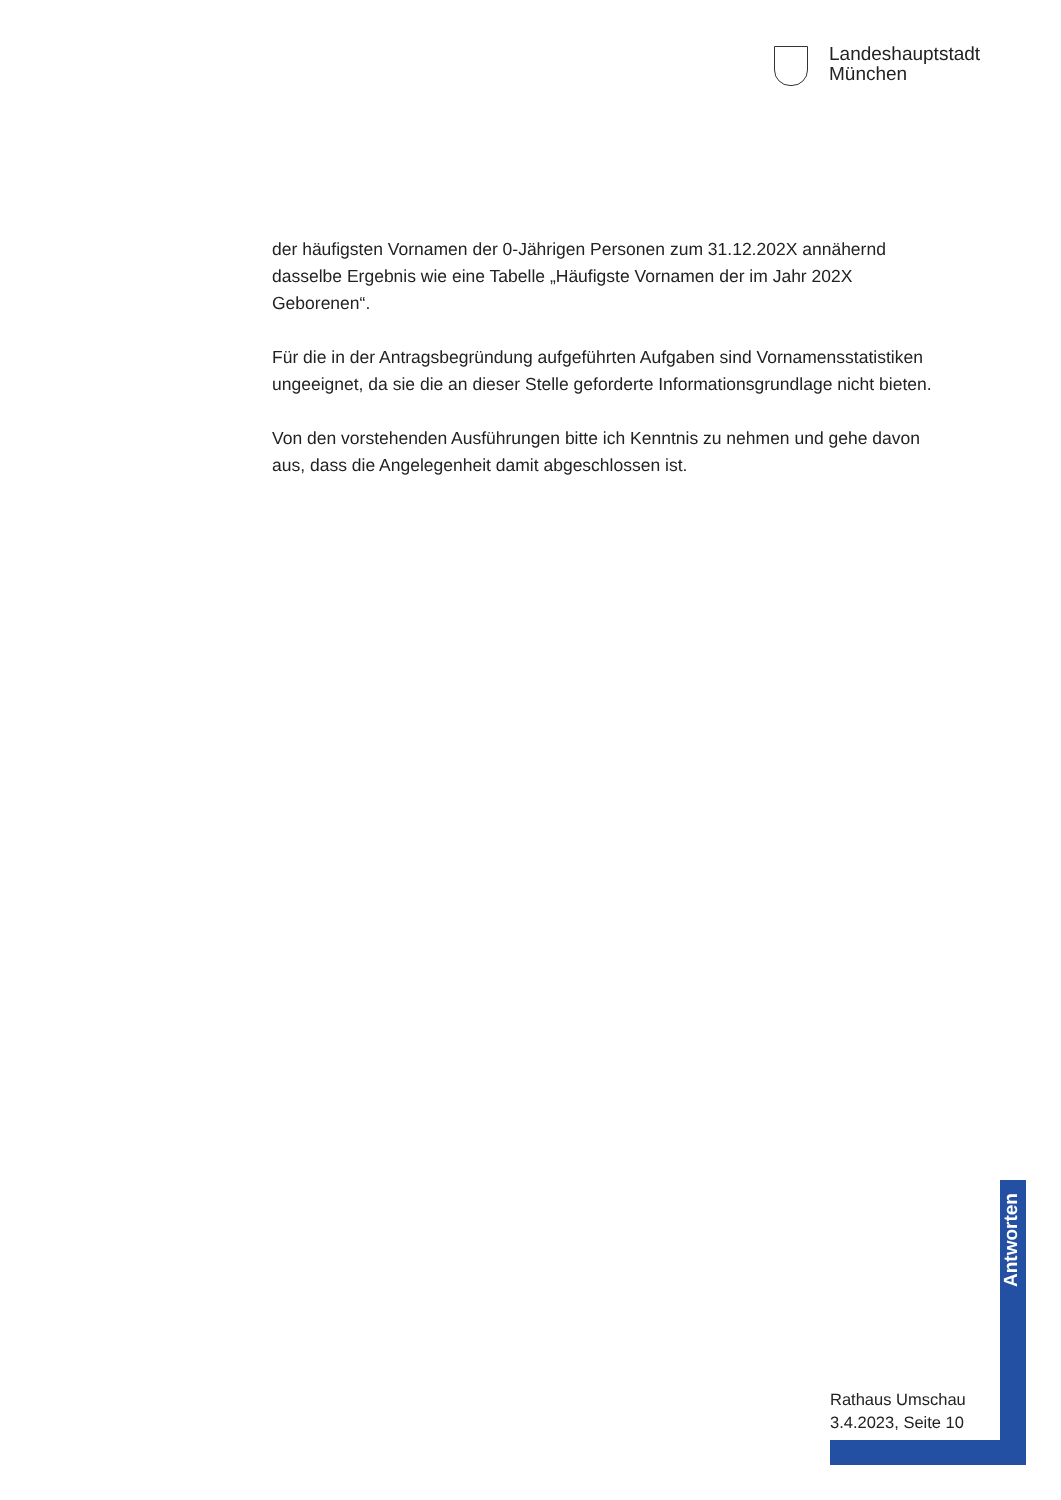Landeshauptstadt
München
der häufigsten Vornamen der 0-Jährigen Personen zum 31.12.202X annä­hernd dasselbe Ergebnis wie eine Tabelle „Häufigste Vornamen der im Jahr 202X Geborenen“.
Für die in der Antragsbegründung aufgeführten Aufgaben sind Vornamens­statistiken ungeeignet, da sie die an dieser Stelle geforderte Informations­grundlage nicht bieten.
Von den vorstehenden Ausführungen bitte ich Kenntnis zu nehmen und gehe davon aus, dass die Angelegenheit damit abgeschlossen ist.
Antworten
Rathaus Umschau
3.4.2023, Seite 10